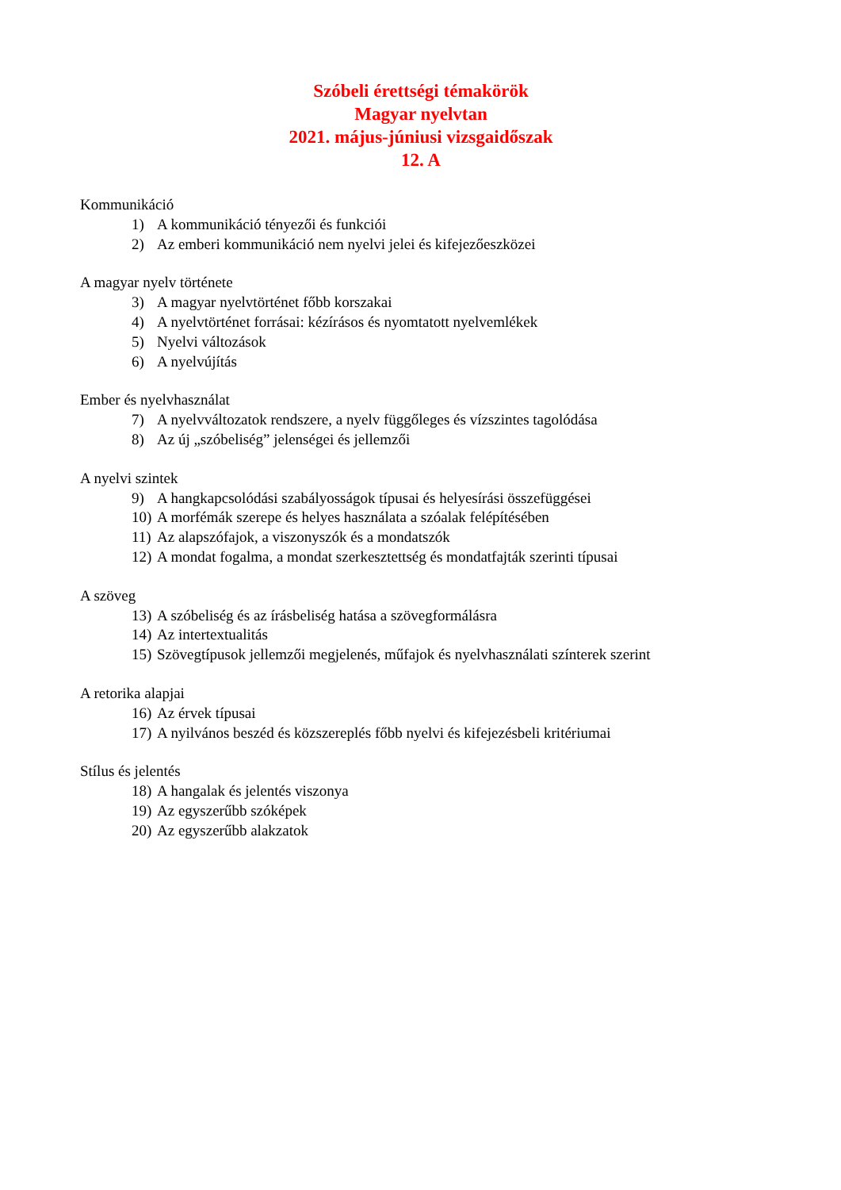Szóbeli érettségi témakörök
Magyar nyelvtan
2021. május-júniusi vizsgaidőszak
12. A
Kommunikáció
1) A kommunikáció tényezői és funkciói
2) Az emberi kommunikáció nem nyelvi jelei és kifejezőeszközei
A magyar nyelv története
3) A magyar nyelvtörténet főbb korszakai
4) A nyelvtörténet forrásai: kézírásos és nyomtatott nyelvemlékek
5) Nyelvi változások
6) A nyelvújítás
Ember és nyelvhasználat
7) A nyelvváltozatok rendszere, a nyelv függőleges és vízszintes tagolódása
8) Az új „szóbeliség” jelenségei és jellemzői
A nyelvi szintek
9) A hangkapcsolódási szabályosságok típusai és helyesírási összefüggései
10) A morfémák szerepe és helyes használata a szóalak felépítésében
11) Az alapszófajok, a viszonyszók és a mondatszók
12) A mondat fogalma, a mondat szerkesztettség és mondatfajták szerinti típusai
A szöveg
13) A szóbeliség és az írásbeliség hatása a szövegformálásra
14) Az intertextualitás
15) Szövegtípusok jellemzői megjelenés, műfajok és nyelvhasználati színterek szerint
A retorika alapjai
16) Az érvek típusai
17) A nyilvános beszéd és közszereplés főbb nyelvi és kifejezésbeli kritériumai
Stílus és jelentés
18) A hangalak és jelentés viszonya
19) Az egyszerűbb szóképek
20) Az egyszerűbb alakzatok